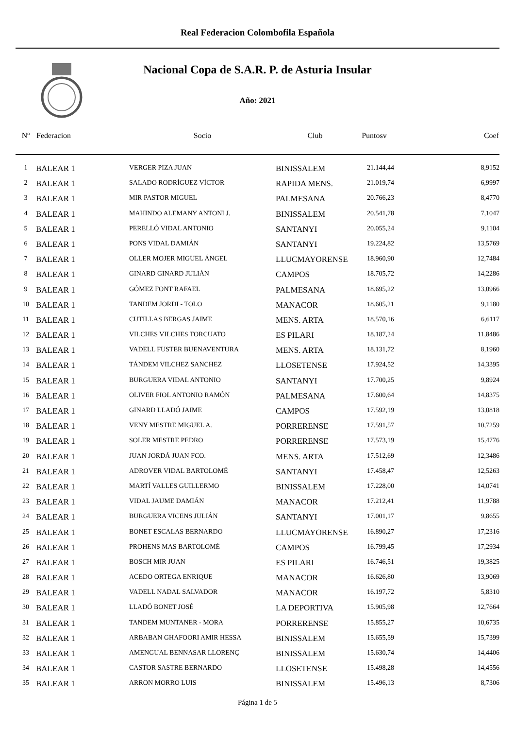Real Federacion Colombofila Española
Nacional Copa de S.A.R. P. de Asturia Insular
Año: 2021
| Nº | Federacion | Socio | Club | Puntosv | Coef |
| --- | --- | --- | --- | --- | --- |
| 1 | BALEAR 1 | VERGER PIZA JUAN | BINISSALEM | 21.144,44 | 8,9152 |
| 2 | BALEAR 1 | SALADO RODRÍGUEZ VÍCTOR | RAPIDA MENS. | 21.019,74 | 6,9997 |
| 3 | BALEAR 1 | MIR PASTOR MIGUEL | PALMESANA | 20.766,23 | 8,4770 |
| 4 | BALEAR 1 | MAHINDO ALEMANY ANTONI J. | BINISSALEM | 20.541,78 | 7,1047 |
| 5 | BALEAR 1 | PERELLÓ VIDAL ANTONIO | SANTANYI | 20.055,24 | 9,1104 |
| 6 | BALEAR 1 | PONS VIDAL DAMIÁN | SANTANYI | 19.224,82 | 13,5769 |
| 7 | BALEAR 1 | OLLER MOJER MIGUEL ÁNGEL | LLUCMAYORENSE | 18.960,90 | 12,7484 |
| 8 | BALEAR 1 | GINARD GINARD JULIÁN | CAMPOS | 18.705,72 | 14,2286 |
| 9 | BALEAR 1 | GÓMEZ FONT RAFAEL | PALMESANA | 18.695,22 | 13,0966 |
| 10 | BALEAR 1 | TANDEM JORDI - TOLO | MANACOR | 18.605,21 | 9,1180 |
| 11 | BALEAR 1 | CUTILLAS BERGAS JAIME | MENS. ARTA | 18.570,16 | 6,6117 |
| 12 | BALEAR 1 | VILCHES VILCHES TORCUATO | ES PILARI | 18.187,24 | 11,8486 |
| 13 | BALEAR 1 | VADELL FUSTER BUENAVENTURA | MENS. ARTA | 18.131,72 | 8,1960 |
| 14 | BALEAR 1 | TÁNDEM VILCHEZ SANCHEZ | LLOSETENSE | 17.924,52 | 14,3395 |
| 15 | BALEAR 1 | BURGUERA VIDAL ANTONIO | SANTANYI | 17.700,25 | 9,8924 |
| 16 | BALEAR 1 | OLIVER FIOL ANTONIO RAMÓN | PALMESANA | 17.600,64 | 14,8375 |
| 17 | BALEAR 1 | GINARD LLADÓ JAIME | CAMPOS | 17.592,19 | 13,0818 |
| 18 | BALEAR 1 | VENY MESTRE MIGUEL A. | PORRERENSE | 17.591,57 | 10,7259 |
| 19 | BALEAR 1 | SOLER MESTRE PEDRO | PORRERENSE | 17.573,19 | 15,4776 |
| 20 | BALEAR 1 | JUAN JORDÁ JUAN FCO. | MENS. ARTA | 17.512,69 | 12,3486 |
| 21 | BALEAR 1 | ADROVER VIDAL BARTOLOMÉ | SANTANYI | 17.458,47 | 12,5263 |
| 22 | BALEAR 1 | MARTÍ VALLES GUILLERMO | BINISSALEM | 17.228,00 | 14,0741 |
| 23 | BALEAR 1 | VIDAL JAUME DAMIÁN | MANACOR | 17.212,41 | 11,9788 |
| 24 | BALEAR 1 | BURGUERA VICENS JULIÁN | SANTANYI | 17.001,17 | 9,8655 |
| 25 | BALEAR 1 | BONET ESCALAS BERNARDO | LLUCMAYORENSE | 16.890,27 | 17,2316 |
| 26 | BALEAR 1 | PROHENS MAS BARTOLOMÉ | CAMPOS | 16.799,45 | 17,2934 |
| 27 | BALEAR 1 | BOSCH MIR JUAN | ES PILARI | 16.746,51 | 19,3825 |
| 28 | BALEAR 1 | ACEDO ORTEGA ENRIQUE | MANACOR | 16.626,80 | 13,9069 |
| 29 | BALEAR 1 | VADELL NADAL SALVADOR | MANACOR | 16.197,72 | 5,8310 |
| 30 | BALEAR 1 | LLADÓ BONET JOSÉ | LA DEPORTIVA | 15.905,98 | 12,7664 |
| 31 | BALEAR 1 | TANDEM MUNTANER - MORA | PORRERENSE | 15.855,27 | 10,6735 |
| 32 | BALEAR 1 | ARBABAN GHAFOORI AMIR HESSA | BINISSALEM | 15.655,59 | 15,7399 |
| 33 | BALEAR 1 | AMENGUAL BENNASAR LLORENÇ | BINISSALEM | 15.630,74 | 14,4406 |
| 34 | BALEAR 1 | CASTOR SASTRE BERNARDO | LLOSETENSE | 15.498,28 | 14,4556 |
| 35 | BALEAR 1 | ARRON MORRO LUIS | BINISSALEM | 15.496,13 | 8,7306 |
Página 1 de 5